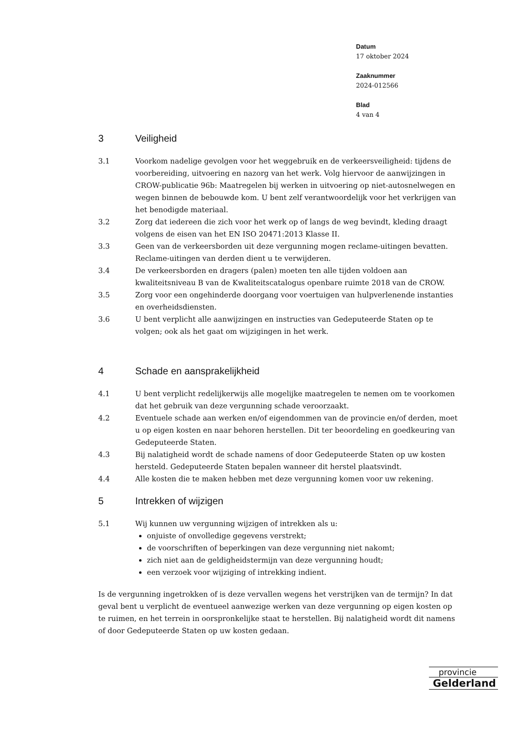Datum
17 oktober 2024
Zaaknummer
2024-012566
Blad
4 van 4
3 Veiligheid
3.1 Voorkom nadelige gevolgen voor het weggebruik en de verkeersveiligheid: tijdens de voorbereiding, uitvoering en nazorg van het werk. Volg hiervoor de aanwijzingen in CROW-publicatie 96b: Maatregelen bij werken in uitvoering op niet-autosnelwegen en wegen binnen de bebouwde kom. U bent zelf verantwoordelijk voor het verkrijgen van het benodigde materiaal.
3.2 Zorg dat iedereen die zich voor het werk op of langs de weg bevindt, kleding draagt volgens de eisen van het EN ISO 20471:2013 Klasse II.
3.3 Geen van de verkeersborden uit deze vergunning mogen reclame-uitingen bevatten. Reclame-uitingen van derden dient u te verwijderen.
3.4 De verkeersborden en dragers (palen) moeten ten alle tijden voldoen aan kwaliteitsniveau B van de Kwaliteitscatalogus openbare ruimte 2018 van de CROW.
3.5 Zorg voor een ongehinderde doorgang voor voertuigen van hulpverlenende instanties en overheidsdiensten.
3.6 U bent verplicht alle aanwijzingen en instructies van Gedeputeerde Staten op te volgen; ook als het gaat om wijzigingen in het werk.
4 Schade en aansprakelijkheid
4.1 U bent verplicht redelijkerwijs alle mogelijke maatregelen te nemen om te voorkomen dat het gebruik van deze vergunning schade veroorzaakt.
4.2 Eventuele schade aan werken en/of eigendommen van de provincie en/of derden, moet u op eigen kosten en naar behoren herstellen. Dit ter beoordeling en goedkeuring van Gedeputeerde Staten.
4.3 Bij nalatigheid wordt de schade namens of door Gedeputeerde Staten op uw kosten hersteld. Gedeputeerde Staten bepalen wanneer dit herstel plaatsvindt.
4.4 Alle kosten die te maken hebben met deze vergunning komen voor uw rekening.
5 Intrekken of wijzigen
5.1 Wij kunnen uw vergunning wijzigen of intrekken als u:
onjuiste of onvolledige gegevens verstrekt;
de voorschriften of beperkingen van deze vergunning niet nakomt;
zich niet aan de geldigheidstermijn van deze vergunning houdt;
een verzoek voor wijziging of intrekking indient.
Is de vergunning ingetrokken of is deze vervallen wegens het verstrijken van de termijn? In dat geval bent u verplicht de eventueel aanwezige werken van deze vergunning op eigen kosten op te ruimen, en het terrein in oorspronkelijke staat te herstellen. Bij nalatigheid wordt dit namens of door Gedeputeerde Staten op uw kosten gedaan.
provincie
Gelderland